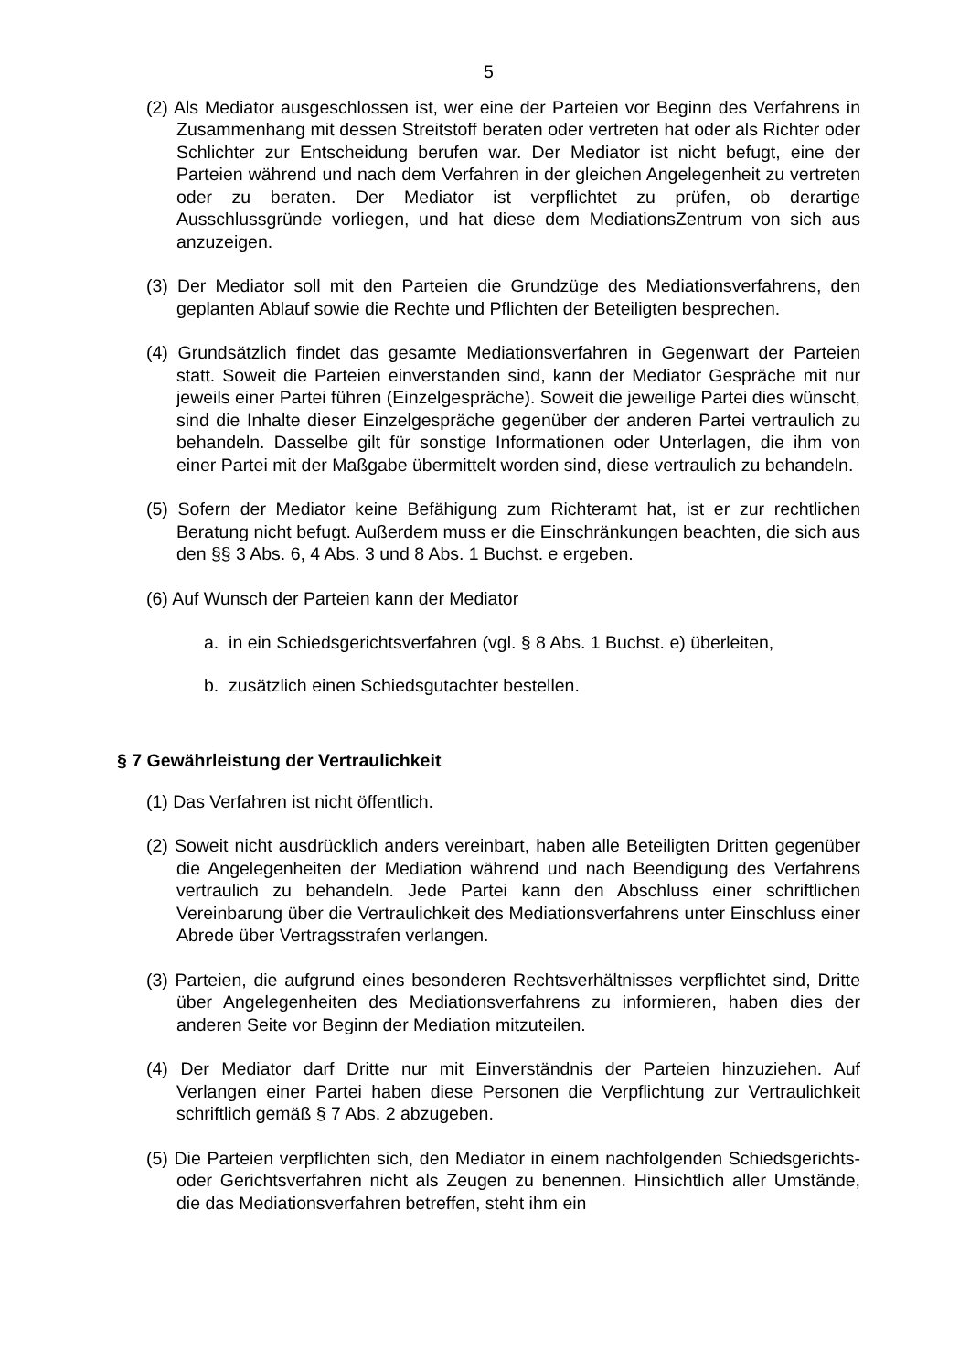5
(2) Als Mediator ausgeschlossen ist, wer eine der Parteien vor Beginn des Verfahrens in Zusammenhang mit dessen Streitstoff beraten oder vertreten hat oder als Richter oder Schlichter zur Entscheidung berufen war. Der Mediator ist nicht befugt, eine der Parteien während und nach dem Verfahren in der gleichen Angelegenheit zu vertreten oder zu beraten. Der Mediator ist verpflichtet zu prüfen, ob derartige Ausschlussgründe vorliegen, und hat diese dem MediationsZentrum von sich aus anzuzeigen.
(3) Der Mediator soll mit den Parteien die Grundzüge des Mediationsverfahrens, den geplanten Ablauf sowie die Rechte und Pflichten der Beteiligten besprechen.
(4) Grundsätzlich findet das gesamte Mediationsverfahren in Gegenwart der Parteien statt. Soweit die Parteien einverstanden sind, kann der Mediator Gespräche mit nur jeweils einer Partei führen (Einzelgespräche). Soweit die jeweilige Partei dies wünscht, sind die Inhalte dieser Einzelgespräche gegenüber der anderen Partei vertraulich zu behandeln. Dasselbe gilt für sonstige Informationen oder Unterlagen, die ihm von einer Partei mit der Maßgabe übermittelt worden sind, diese vertraulich zu behandeln.
(5) Sofern der Mediator keine Befähigung zum Richteramt hat, ist er zur rechtlichen Beratung nicht befugt. Außerdem muss er die Einschränkungen beachten, die sich aus den §§ 3 Abs. 6, 4 Abs. 3 und 8 Abs. 1 Buchst. e ergeben.
(6) Auf Wunsch der Parteien kann der Mediator
a. in ein Schiedsgerichtsverfahren (vgl. § 8 Abs. 1 Buchst. e) überleiten,
b. zusätzlich einen Schiedsgutachter bestellen.
§ 7 Gewährleistung der Vertraulichkeit
(1) Das Verfahren ist nicht öffentlich.
(2) Soweit nicht ausdrücklich anders vereinbart, haben alle Beteiligten Dritten gegenüber die Angelegenheiten der Mediation während und nach Beendigung des Verfahrens vertraulich zu behandeln. Jede Partei kann den Abschluss einer schriftlichen Vereinbarung über die Vertraulichkeit des Mediationsverfahrens unter Einschluss einer Abrede über Vertragsstrafen verlangen.
(3) Parteien, die aufgrund eines besonderen Rechtsverhältnisses verpflichtet sind, Dritte über Angelegenheiten des Mediationsverfahrens zu informieren, haben dies der anderen Seite vor Beginn der Mediation mitzuteilen.
(4) Der Mediator darf Dritte nur mit Einverständnis der Parteien hinzuziehen. Auf Verlangen einer Partei haben diese Personen die Verpflichtung zur Vertraulichkeit schriftlich gemäß § 7 Abs. 2 abzugeben.
(5) Die Parteien verpflichten sich, den Mediator in einem nachfolgenden Schiedsgerichts- oder Gerichtsverfahren nicht als Zeugen zu benennen. Hinsichtlich aller Umstände, die das Mediationsverfahren betreffen, steht ihm ein